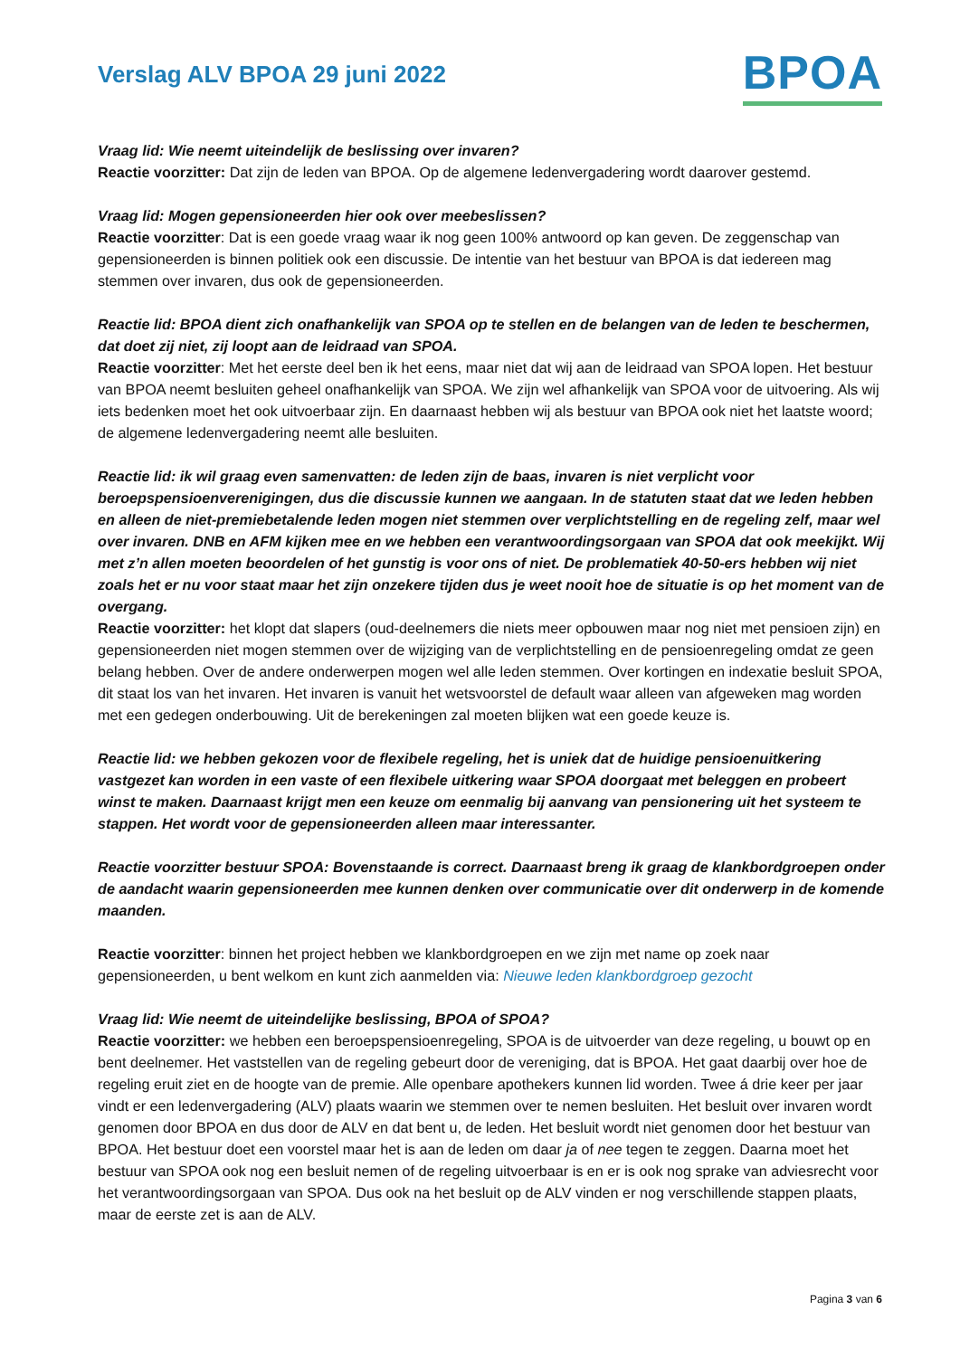Verslag ALV BPOA 29 juni 2022
BPOA
Vraag lid: Wie neemt uiteindelijk de beslissing over invaren?
Reactie voorzitter: Dat zijn de leden van BPOA. Op de algemene ledenvergadering wordt daarover gestemd.
Vraag lid: Mogen gepensioneerden hier ook over meebeslissen?
Reactie voorzitter: Dat is een goede vraag waar ik nog geen 100% antwoord op kan geven. De zeggenschap van gepensioneerden is binnen politiek ook een discussie. De intentie van het bestuur van BPOA is dat iedereen mag stemmen over invaren, dus ook de gepensioneerden.
Reactie lid: BPOA dient zich onafhankelijk van SPOA op te stellen en de belangen van de leden te beschermen, dat doet zij niet, zij loopt aan de leidraad van SPOA.
Reactie voorzitter: Met het eerste deel ben ik het eens, maar niet dat wij aan de leidraad van SPOA lopen. Het bestuur van BPOA neemt besluiten geheel onafhankelijk van SPOA. We zijn wel afhankelijk van SPOA voor de uitvoering. Als wij iets bedenken moet het ook uitvoerbaar zijn. En daarnaast hebben wij als bestuur van BPOA ook niet het laatste woord; de algemene ledenvergadering neemt alle besluiten.
Reactie lid: ik wil graag even samenvatten: de leden zijn de baas, invaren is niet verplicht voor beroepspensioenverenigingen, dus die discussie kunnen we aangaan. In de statuten staat dat we leden hebben en alleen de niet-premiebetalende leden mogen niet stemmen over verplichtstelling en de regeling zelf, maar wel over invaren. DNB en AFM kijken mee en we hebben een verantwoordingsorgaan van SPOA dat ook meekijkt. Wij met z’n allen moeten beoordelen of het gunstig is voor ons of niet. De problematiek 40-50-ers hebben wij niet zoals het er nu voor staat maar het zijn onzekere tijden dus je weet nooit hoe de situatie is op het moment van de overgang.
Reactie voorzitter: het klopt dat slapers (oud-deelnemers die niets meer opbouwen maar nog niet met pensioen zijn) en gepensioneerden niet mogen stemmen over de wijziging van de verplichtstelling en de pensioenregeling omdat ze geen belang hebben. Over de andere onderwerpen mogen wel alle leden stemmen. Over kortingen en indexatie besluit SPOA, dit staat los van het invaren. Het invaren is vanuit het wetsvoorstel de default waar alleen van afgeweken mag worden met een gedegen onderbouwing. Uit de berekeningen zal moeten blijken wat een goede keuze is.
Reactie lid: we hebben gekozen voor de flexibele regeling, het is uniek dat de huidige pensioenuitkering vastgezet kan worden in een vaste of een flexibele uitkering waar SPOA doorgaat met beleggen en probeert winst te maken. Daarnaast krijgt men een keuze om eenmalig bij aanvang van pensionering uit het systeem te stappen. Het wordt voor de gepensioneerden alleen maar interessanter.
Reactie voorzitter bestuur SPOA: Bovenstaande is correct. Daarnaast breng ik graag de klankbordgroepen onder de aandacht waarin gepensioneerden mee kunnen denken over communicatie over dit onderwerp in de komende maanden.
Reactie voorzitter: binnen het project hebben we klankbordgroepen en we zijn met name op zoek naar gepensioneerden, u bent welkom en kunt zich aanmelden via: Nieuwe leden klankbordgroep gezocht
Vraag lid: Wie neemt de uiteindelijke beslissing, BPOA of SPOA?
Reactie voorzitter: we hebben een beroepspensioenregeling, SPOA is de uitvoerder van deze regeling, u bouwt op en bent deelnemer. Het vaststellen van de regeling gebeurt door de vereniging, dat is BPOA. Het gaat daarbij over hoe de regeling eruit ziet en de hoogte van de premie. Alle openbare apothekers kunnen lid worden. Twee á drie keer per jaar vindt er een ledenvergadering (ALV) plaats waarin we stemmen over te nemen besluiten. Het besluit over invaren wordt genomen door BPOA en dus door de ALV en dat bent u, de leden. Het besluit wordt niet genomen door het bestuur van BPOA. Het bestuur doet een voorstel maar het is aan de leden om daar ja of nee tegen te zeggen. Daarna moet het bestuur van SPOA ook nog een besluit nemen of de regeling uitvoerbaar is en er is ook nog sprake van adviesrecht voor het verantwoordingsorgaan van SPOA. Dus ook na het besluit op de ALV vinden er nog verschillende stappen plaats, maar de eerste zet is aan de ALV.
Pagina 3 van 6